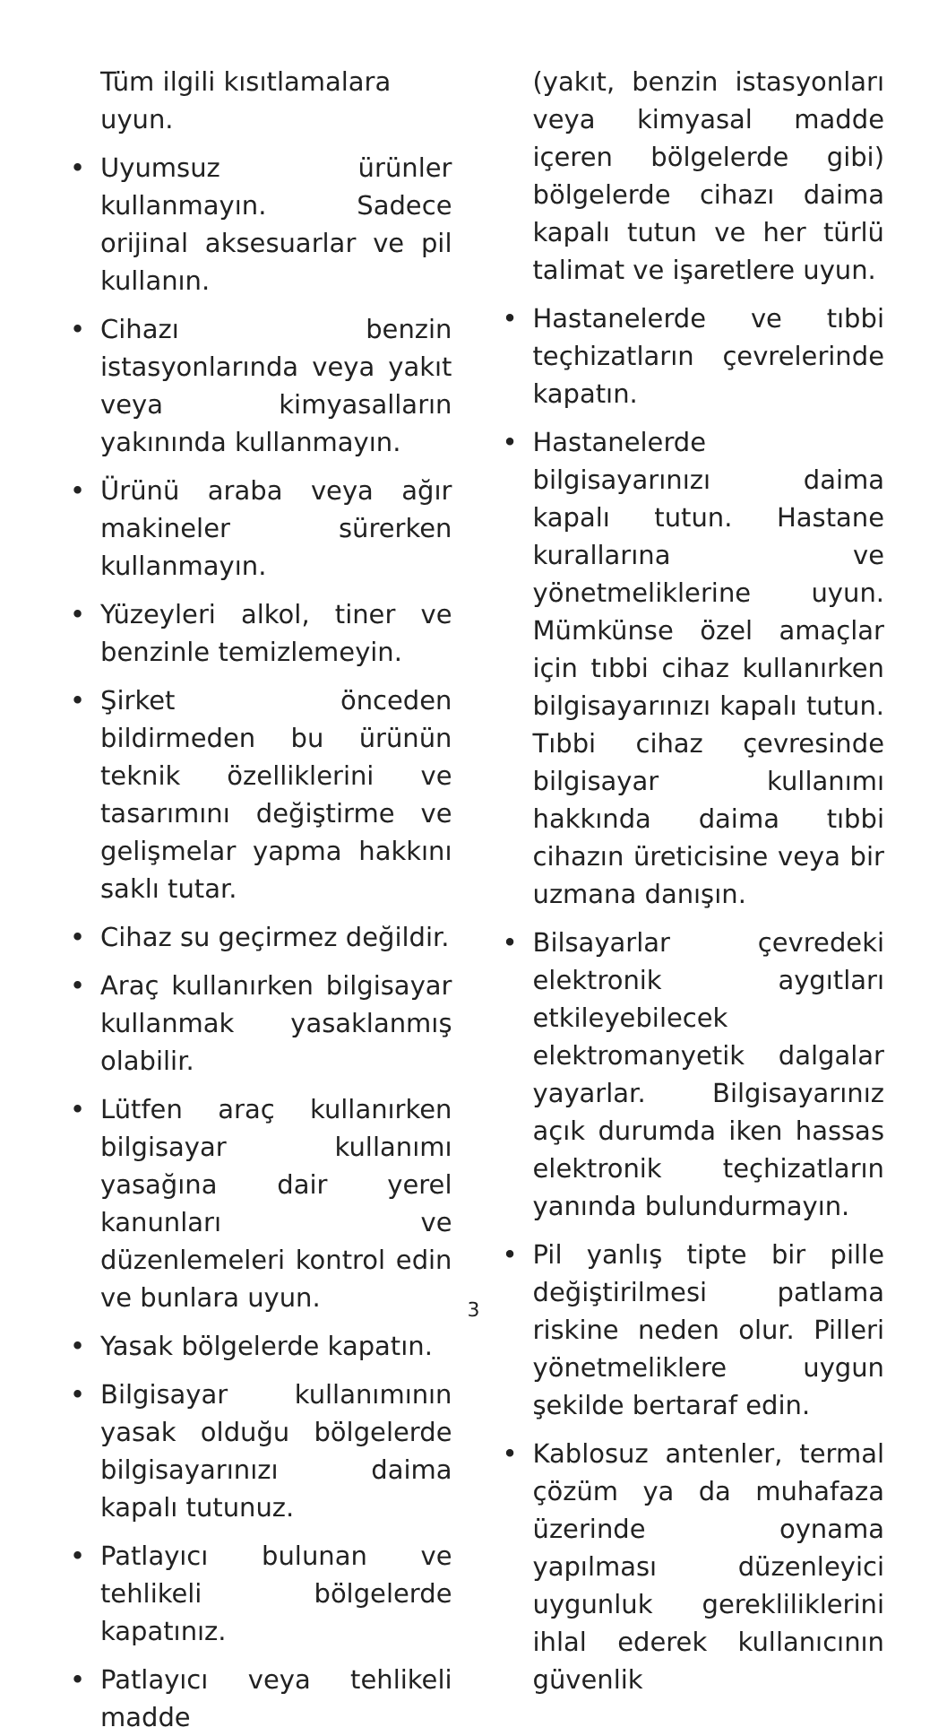Tüm ilgili kısıtlamalara uyun.
• Uyumsuz ürünler kullanmayın. Sadece orijinal aksesuarlar ve pil kullanın.
• Cihazı benzin istasyonlarında veya yakıt veya kimyasalların yakınında kullanmayın.
• Ürünü araba veya ağır makineler sürerken kullanmayın.
• Yüzeyleri alkol, tiner ve benzinle temizlemeyin.
• Şirket önceden bildirmeden bu ürünün teknik özelliklerini ve tasarımını değiştirme ve gelişmelar yapma hakkını saklı tutar.
• Cihaz su geçirmez değildir.
• Araç kullanırken bilgisayar kullanmak yasaklanmış olabilir.
• Lütfen araç kullanırken bilgisayar kullanımı yasağına dair yerel kanunları ve düzenlemeleri kontrol edin ve bunlara uyun.
• Yasak bölgelerde kapatın.
• Bilgisayar kullanımının yasak olduğu bölgelerde bilgisayarınızı daima kapalı tutunuz.
• Patlayıcı bulunan ve tehlikeli bölgelerde kapatınız.
• Patlayıcı veya tehlikeli madde
(yakıt, benzin istasyonları veya kimyasal madde içeren bölgelerde gibi) bölgelerde cihazı daima kapalı tutun ve her türlü talimat ve işaretlere uyun.
• Hastanelerde ve tıbbi teçhizatların çevrelerinde kapatın.
• Hastanelerde bilgisayarınızı daima kapalı tutun. Hastane kurallarına ve yönetmeliklerine uyun. Mümkünse özel amaçlar için tıbbi cihaz kullanırken bilgisayarınızı kapalı tutun. Tıbbi cihaz çevresinde bilgisayar kullanımı hakkında daima tıbbi cihazın üreticisine veya bir uzmana danışın.
• Bilsayarlar çevredeki elektronik aygıtları etkileyebilecek elektromanyetik dalgalar yayarlar. Bilgisayarınız açık durumda iken hassas elektronik teçhizatların yanında bulundurmayın.
• Pil yanlış tipte bir pille değiştirilmesi patlama riskine neden olur. Pilleri yönetmeliklere uygun şekilde bertaraf edin.
• Kablosuz antenler, termal çözüm ya da muhafaza üzerinde oynama yapılması düzenleyici uygunluk gerekliliklerini ihlal ederek kullanıcının güvenlik
3